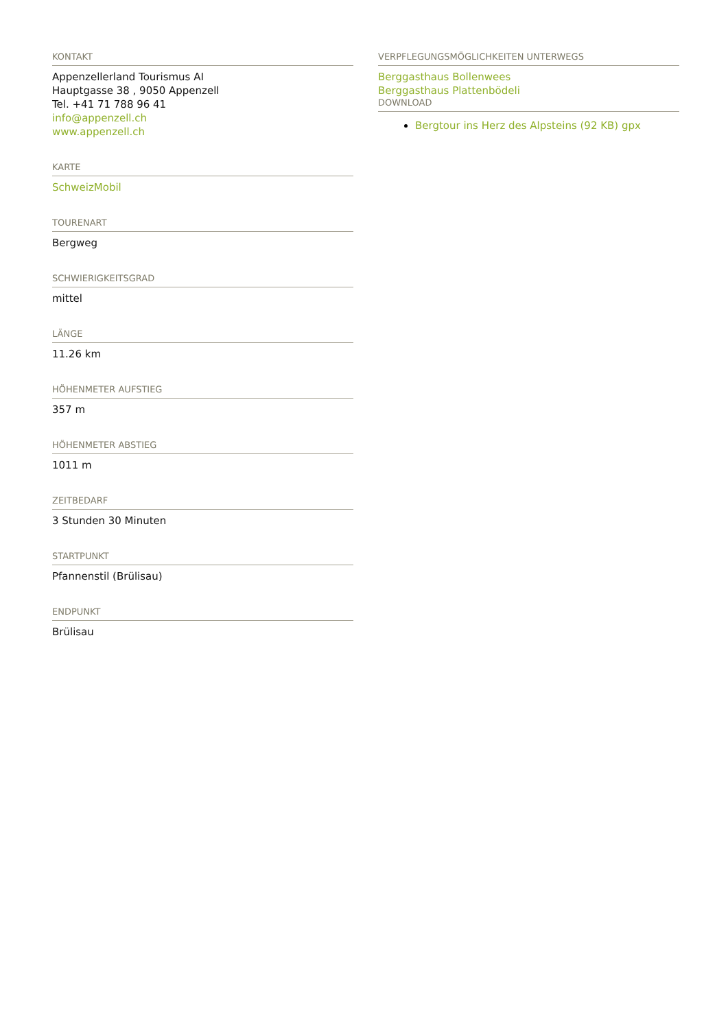KONTAKT
Appenzellerland Tourismus AI
Hauptgasse 38 , 9050 Appenzell
Tel. +41 71 788 96 41
info@appenzell.ch
www.appenzell.ch
KARTE
SchweizMobil
TOURENART
Bergweg
SCHWIERIGKEITSGRAD
mittel
LÄNGE
11.26 km
HÖHENMETER AUFSTIEG
357 m
HÖHENMETER ABSTIEG
1011 m
ZEITBEDARF
3 Stunden 30 Minuten
STARTPUNKT
Pfannenstil (Brülisau)
ENDPUNKT
Brülisau
VERPFLEGUNGSMÖGLICHKEITEN UNTERWEGS
Berggasthaus Bollenwees
Berggasthaus Plattenbödeli
DOWNLOAD
Bergtour ins Herz des Alpsteins (92 KB) gpx